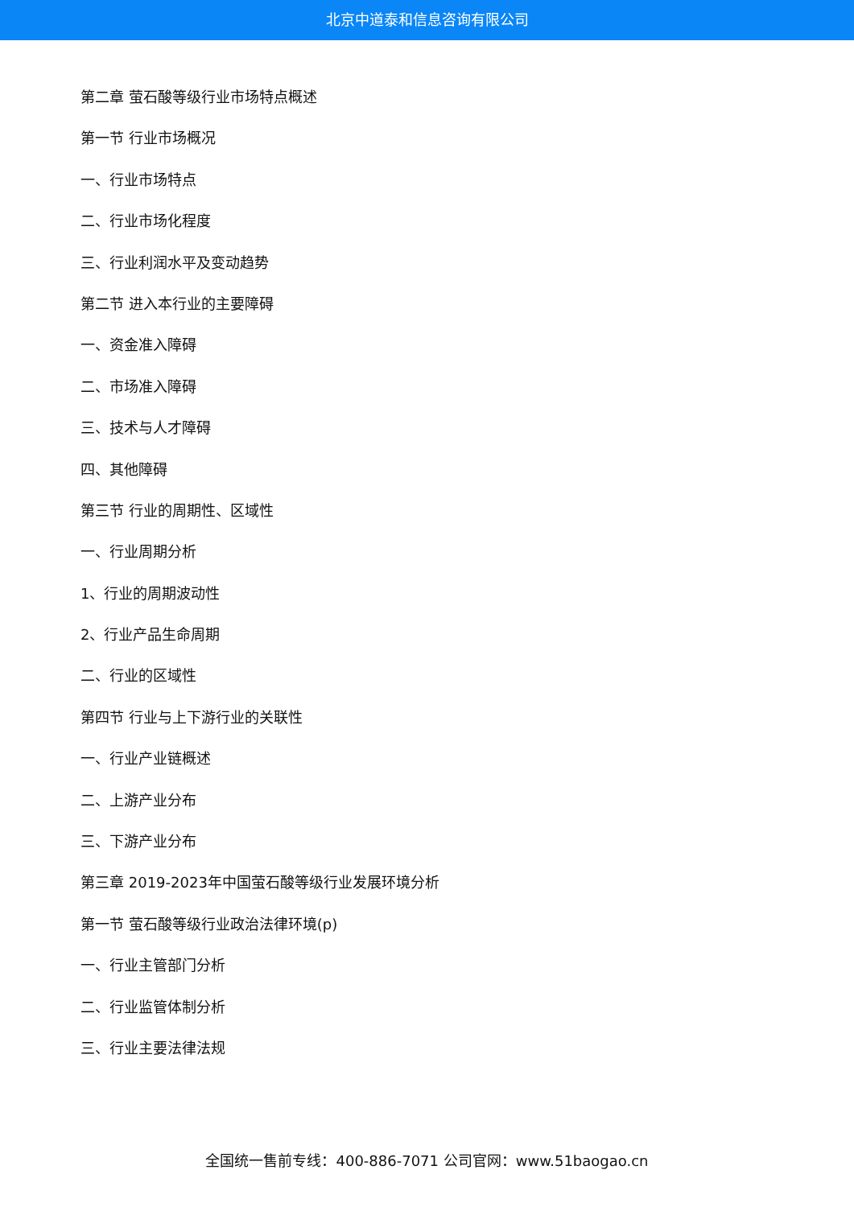北京中道泰和信息咨询有限公司
第二章 萤石酸等级行业市场特点概述
第一节 行业市场概况
一、行业市场特点
二、行业市场化程度
三、行业利润水平及变动趋势
第二节 进入本行业的主要障碍
一、资金准入障碍
二、市场准入障碍
三、技术与人才障碍
四、其他障碍
第三节 行业的周期性、区域性
一、行业周期分析
1、行业的周期波动性
2、行业产品生命周期
二、行业的区域性
第四节 行业与上下游行业的关联性
一、行业产业链概述
二、上游产业分布
三、下游产业分布
第三章 2019-2023年中国萤石酸等级行业发展环境分析
第一节 萤石酸等级行业政治法律环境(p)
一、行业主管部门分析
二、行业监管体制分析
三、行业主要法律法规
全国统一售前专线：400-886-7071 公司官网：www.51baogao.cn